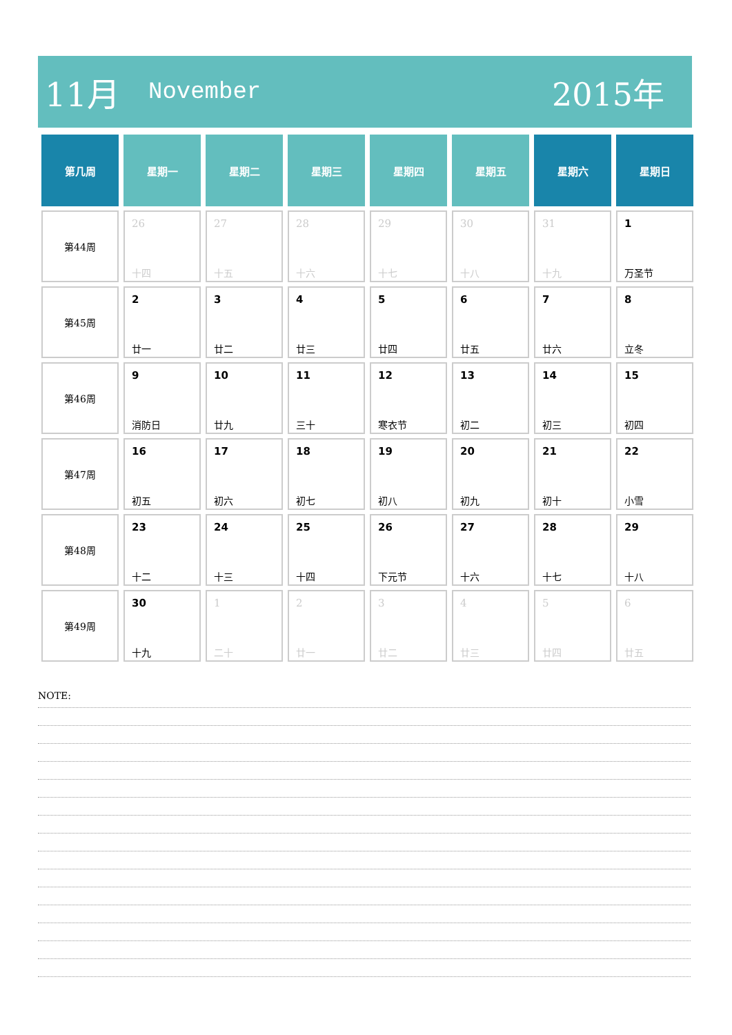11月 November 2015年
| 第几周 | 星期一 | 星期二 | 星期三 | 星期四 | 星期五 | 星期六 | 星期日 |
| --- | --- | --- | --- | --- | --- | --- | --- |
| 第44周 | 26 十四 | 27 十五 | 28 十六 | 29 十七 | 30 十八 | 31 十九 | 1 万圣节 |
| 第45周 | 2 廿一 | 3 廿二 | 4 廿三 | 5 廿四 | 6 廿五 | 7 廿六 | 8 立冬 |
| 第46周 | 9 消防日 | 10 廿九 | 11 三十 | 12 寒衣节 | 13 初二 | 14 初三 | 15 初四 |
| 第47周 | 16 初五 | 17 初六 | 18 初七 | 19 初八 | 20 初九 | 21 初十 | 22 小雪 |
| 第48周 | 23 十二 | 24 十三 | 25 十四 | 26 下元节 | 27 十六 | 28 十七 | 29 十八 |
| 第49周 | 30 十九 | 1 二十 | 2 廿一 | 3 廿二 | 4 廿三 | 5 廿四 | 6 廿五 |
NOTE: